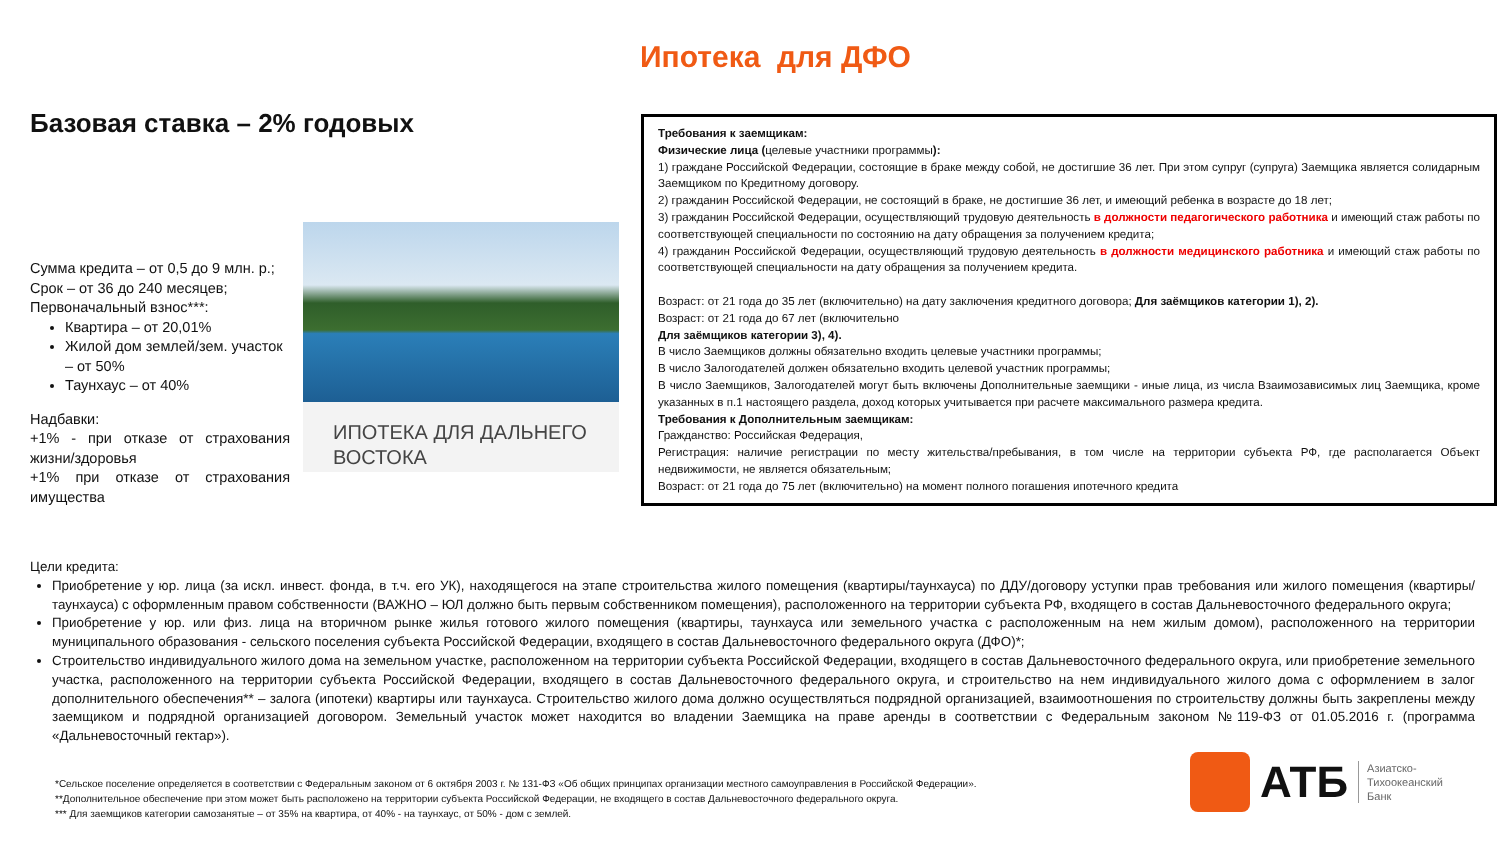Ипотека для ДФО
Базовая ставка – 2% годовых
Сумма кредита – от 0,5 до 9 млн. р.;
Срок – от 36 до 240 месяцев;
Первоначальный взнос***:
Квартира – от 20,01%
Жилой дом землей/зем. участок – от 50%
Таунхаус – от 40%
Надбавки:
+1% - при отказе от страхования жизни/здоровья
+1% при отказе от страхования имущества
ИПОТЕКА ДЛЯ ДАЛЬНЕГО ВОСТОКА
Требования к заемщикам:
Физические лица (целевые участники программы):
1) граждане Российской Федерации, состоящие в браке между собой, не достигшие 36 лет. При этом супруг (супруга) Заемщика является солидарным Заемщиком по Кредитному договору.
2) гражданин Российской Федерации, не состоящий в браке, не достигшие 36 лет, и имеющий ребенка в возрасте до 18 лет;
3) гражданин Российской Федерации, осуществляющий трудовую деятельность в должности педагогического работника и имеющий стаж работы по соответствующей специальности по состоянию на дату обращения за получением кредита;
4) гражданин Российской Федерации, осуществляющий трудовую деятельность в должности медицинского работника и имеющий стаж работы по соответствующей специальности на дату обращения за получением кредита.
Возраст: от 21 года до 35 лет (включительно) на дату заключения кредитного договора; Для заёмщиков категории 1), 2).
Возраст: от 21 года до 67 лет (включительно
Для заёмщиков категории 3), 4).
В число Заемщиков должны обязательно входить целевые участники программы;
В число Залогодателей должен обязательно входить целевой участник программы;
В число Заемщиков, Залогодателей могут быть включены Дополнительные заемщики - иные лица, из числа Взаимозависимых лиц Заемщика, кроме указанных в п.1 настоящего раздела, доход которых учитывается при расчете максимального размера кредита.
Требования к Дополнительным заемщикам:
Гражданство: Российская Федерация,
Регистрация: наличие регистрации по месту жительства/пребывания, в том числе на территории субъекта РФ, где располагается Объект недвижимости, не является обязательным;
Возраст: от 21 года до 75 лет (включительно) на момент полного погашения ипотечного кредита
Цели кредита:
Приобретение у юр. лица (за искл. инвест. фонда, в т.ч. его УК), находящегося на этапе строительства жилого помещения (квартиры/таунхауса) по ДДУ/договору уступки прав требования или жилого помещения (квартиры/таунхауса) с оформленным правом собственности (ВАЖНО – ЮЛ должно быть первым собственником помещения), расположенного на территории субъекта РФ, входящего в состав Дальневосточного федерального округа;
Приобретение у юр. или физ. лица на вторичном рынке жилья готового жилого помещения (квартиры, таунхауса или земельного участка с расположенным на нем жилым домом), расположенного на территории муниципального образования - сельского поселения субъекта Российской Федерации, входящего в состав Дальневосточного федерального округа (ДФО)*;
Строительство индивидуального жилого дома на земельном участке, расположенном на территории субъекта Российской Федерации, входящего в состав Дальневосточного федерального округа, или приобретение земельного участка, расположенного на территории субъекта Российской Федерации, входящего в состав Дальневосточного федерального округа, и строительство на нем индивидуального жилого дома с оформлением в залог дополнительного обеспечения** – залога (ипотеки) квартиры или таунхауса. Строительство жилого дома должно осуществляться подрядной организацией, взаимоотношения по строительству должны быть закреплены между заемщиком и подрядной организацией договором. Земельный участок может находится во владении Заемщика на праве аренды в соответствии с Федеральным законом №119-ФЗ от 01.05.2016 г. (программа «Дальневосточный гектар»).
*Сельское поселение определяется в соответствии с Федеральным законом от 6 октября 2003 г. № 131-ФЗ «Об общих принципах организации местного самоуправления в Российской Федерации».
**Дополнительное обеспечение при этом может быть расположено на территории субъекта Российской Федерации, не входящего в состав Дальневосточного федерального округа.
*** Для заемщиков категории самозанятые – от 35% на квартира, от 40% - на таунхаус, от 50% - дом с землей.
АТБ Азиатско-
Тихоокеанский
Банк